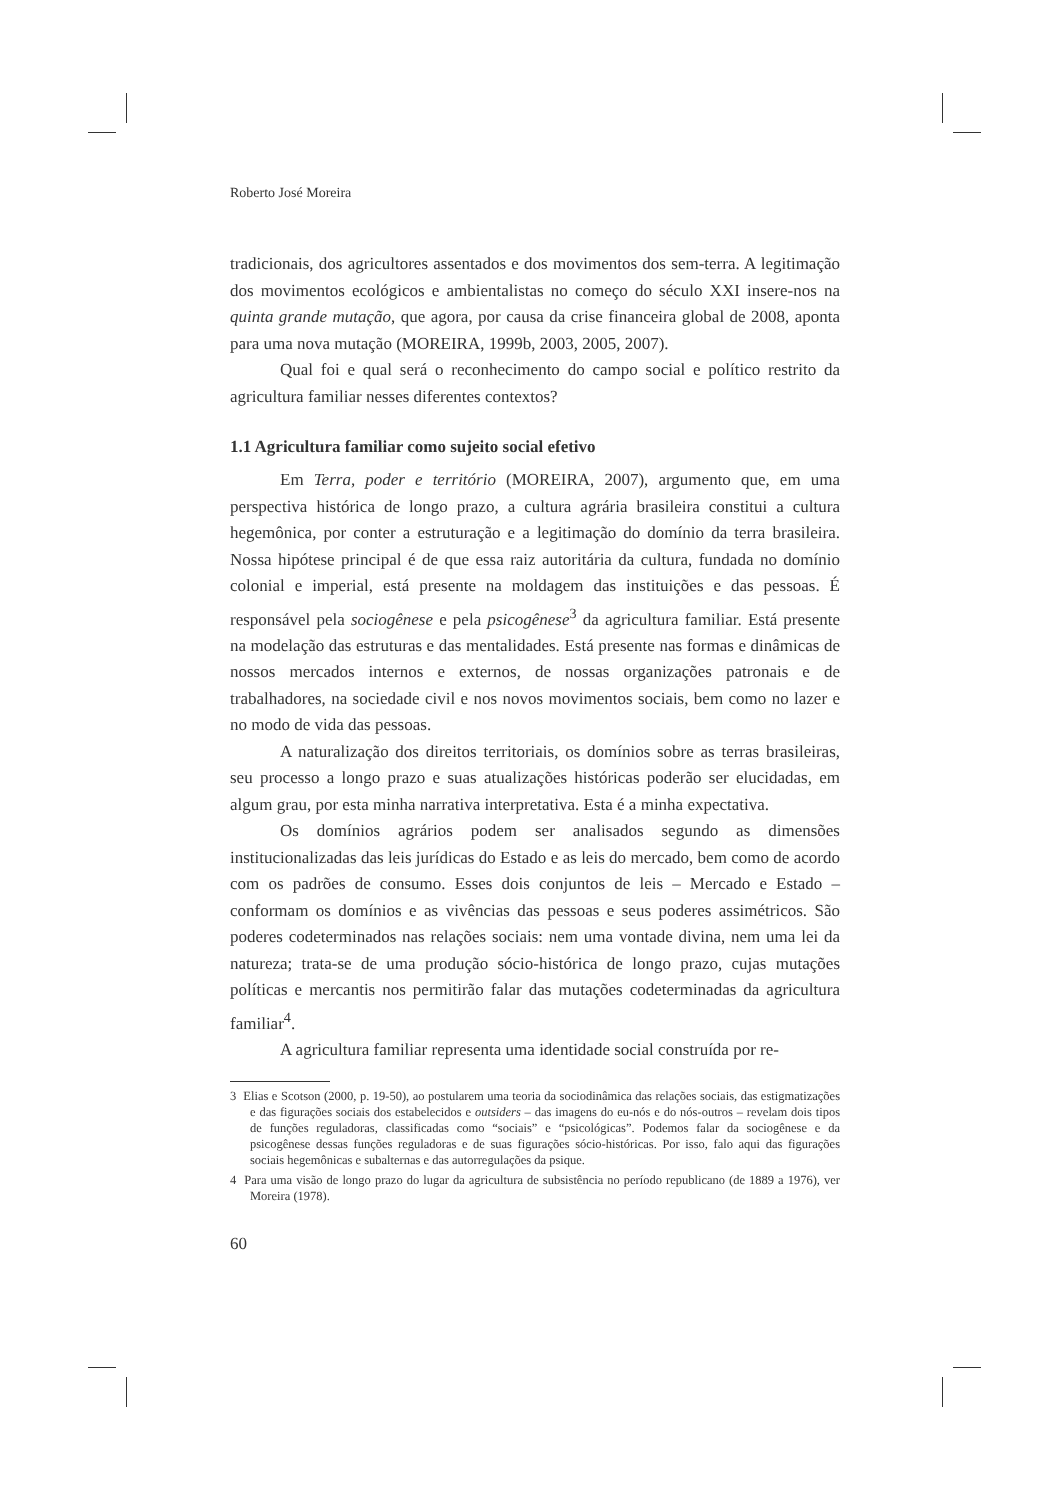Roberto José Moreira
tradicionais, dos agricultores assentados e dos movimentos dos sem-terra. A legitimação dos movimentos ecológicos e ambientalistas no começo do século XXI insere-nos na quinta grande mutação, que agora, por causa da crise financeira global de 2008, aponta para uma nova mutação (MOREIRA, 1999b, 2003, 2005, 2007).
Qual foi e qual será o reconhecimento do campo social e político restrito da agricultura familiar nesses diferentes contextos?
1.1 Agricultura familiar como sujeito social efetivo
Em Terra, poder e território (MOREIRA, 2007), argumento que, em uma perspectiva histórica de longo prazo, a cultura agrária brasileira constitui a cultura hegemônica, por conter a estruturação e a legitimação do domínio da terra brasileira. Nossa hipótese principal é de que essa raiz autoritária da cultura, fundada no domínio colonial e imperial, está presente na moldagem das instituições e das pessoas. É responsável pela sociogênese e pela psicogênese<sup>3</sup> da agricultura familiar. Está presente na modelação das estruturas e das mentalidades. Está presente nas formas e dinâmicas de nossos mercados internos e externos, de nossas organizações patronais e de trabalhadores, na sociedade civil e nos novos movimentos sociais, bem como no lazer e no modo de vida das pessoas.
A naturalização dos direitos territoriais, os domínios sobre as terras brasileiras, seu processo a longo prazo e suas atualizações históricas poderão ser elucidadas, em algum grau, por esta minha narrativa interpretativa. Esta é a minha expectativa.
Os domínios agrários podem ser analisados segundo as dimensões institucionalizadas das leis jurídicas do Estado e as leis do mercado, bem como de acordo com os padrões de consumo. Esses dois conjuntos de leis – Mercado e Estado – conformam os domínios e as vivências das pessoas e seus poderes assimétricos. São poderes codeterminados nas relações sociais: nem uma vontade divina, nem uma lei da natureza; trata-se de uma produção sócio-histórica de longo prazo, cujas mutações políticas e mercantis nos permitirão falar das mutações codeterminadas da agricultura familiar<sup>4</sup>.
A agricultura familiar representa uma identidade social construída por re-
3 Elias e Scotson (2000, p. 19-50), ao postularem uma teoria da sociodinâmica das relações sociais, das estigmatizações e das figurações sociais dos estabelecidos e outsiders – das imagens do eu-nós e do nós-outros – revelam dois tipos de funções reguladoras, classificadas como “sociais” e “psicológicas”. Podemos falar da sociogênese e da psicogênese dessas funções reguladoras e de suas figurações sócio-históricas. Por isso, falo aqui das figurações sociais hegemônicas e subalternas e das autorregulações da psique.
4 Para uma visão de longo prazo do lugar da agricultura de subsistência no período republicano (de 1889 a 1976), ver Moreira (1978).
60